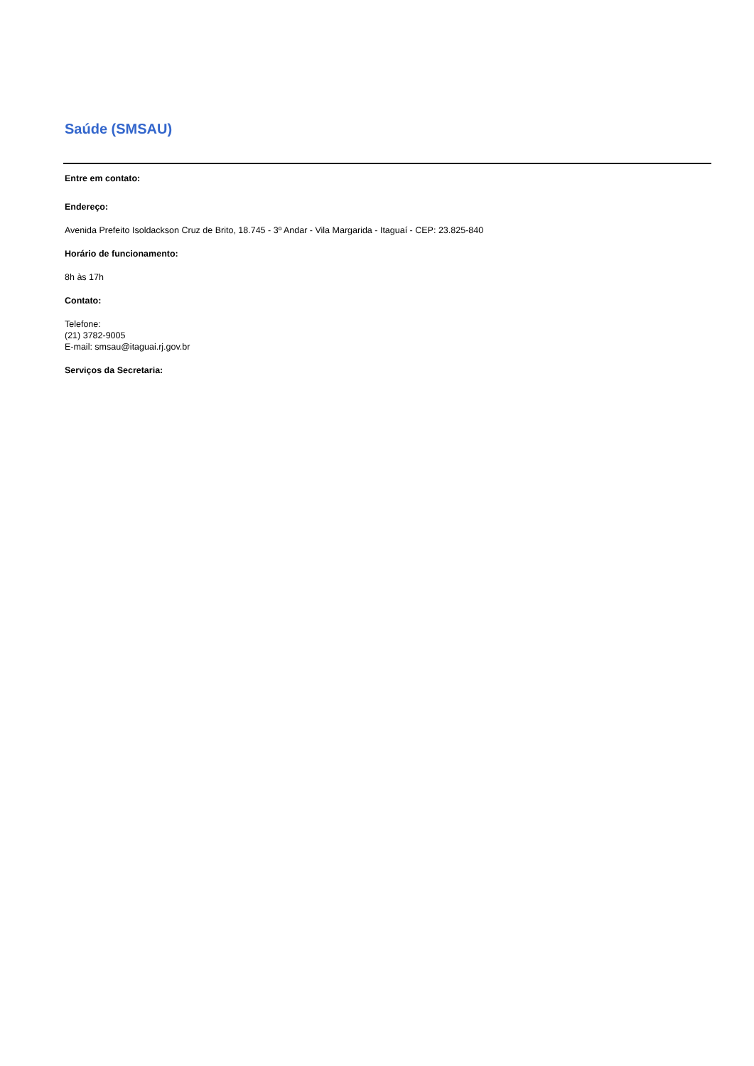Saúde (SMSAU)
Entre em contato:
Endereço:
Avenida Prefeito Isoldackson Cruz de Brito, 18.745 - 3º Andar - Vila Margarida - Itaguaí - CEP: 23.825-840
Horário de funcionamento:
8h às 17h
Contato:
Telefone:
(21) 3782-9005
E-mail: smsau@itaguai.rj.gov.br
Serviços da Secretaria: